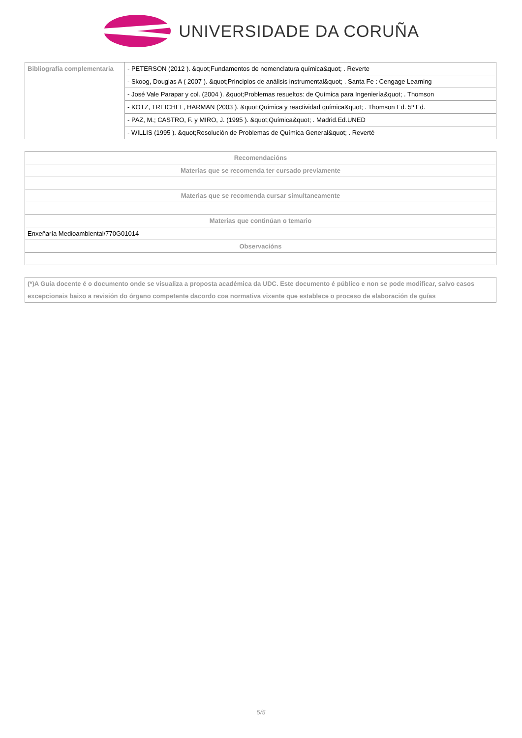UNIVERSIDADE DA CORUÑA
| Bibliografía complementaria | - PETERSON (2012 ). &quot;Fundamentos de nomenclatura química&quot; . Reverte |
| | - Skoog, Douglas A ( 2007 ). &quot;Principios de análisis instrumental&quot; . Santa Fe : Cengage Learning |
| | - José Vale Parapar y col. (2004 ). &quot;Problemas resueltos: de Química para Ingeniería&quot; . Thomson |
| | - KOTZ, TREICHEL, HARMAN (2003 ). &quot;Química y reactividad química&quot; . Thomson Ed. 5º Ed. |
| | - PAZ, M.; CASTRO, F. y MIRO, J. (1995 ). &quot;Química&quot; . Madrid.Ed.UNED |
| | - WILLIS (1995 ). &quot;Resolución de Problemas de Química General&quot; . Reverté |
| Recomendacións |
| --- |
| Materias que se recomenda ter cursado previamente |
| Materias que se recomenda cursar simultaneamente |
| Materias que continúan o temario |
| Enxeñaría Medioambiental/770G01014 |
| Observacións |
| (*)A Guía docente é o documento onde se visualiza a proposta académica da UDC. Este documento é público e non se pode modificar, salvo casos excepcionais baixo a revisión do órgano competente dacordo coa normativa vixente que establece o proceso de elaboración de guías |
| --- |
5/5